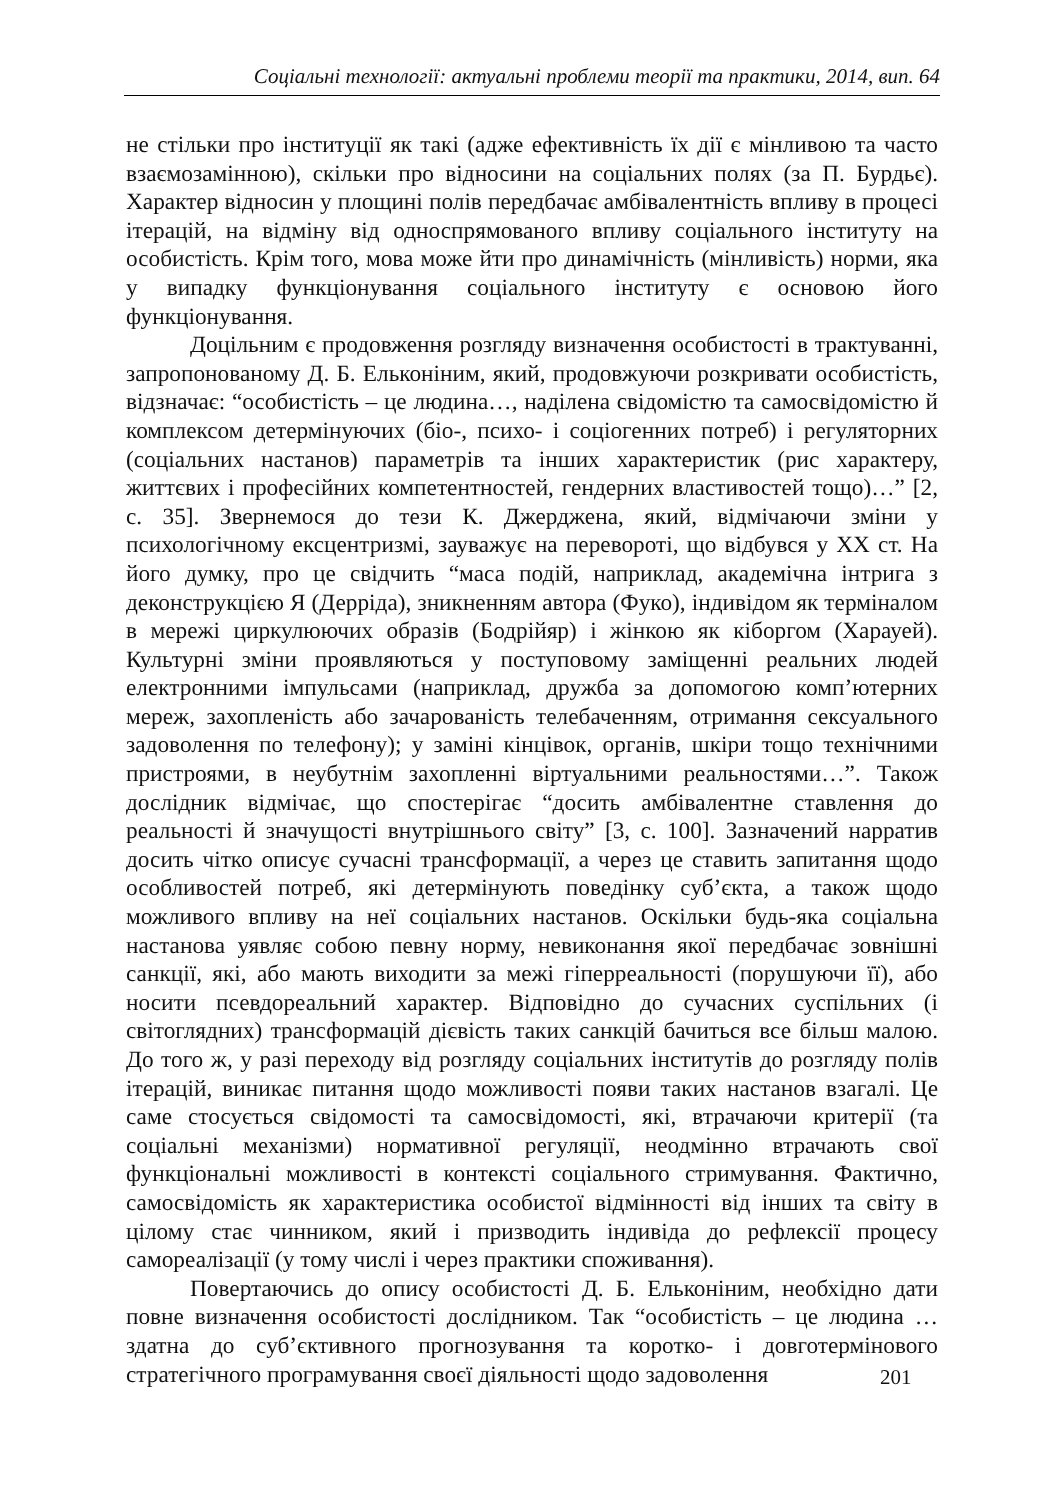Соціальні технології: актуальні проблеми теорії та практики, 2014, вип. 64
не стільки про інституції як такі (адже ефективність їх дії є мінливою та часто взаємозамінною), скільки про відносини на соціальних полях (за П. Бурдьє). Характер відносин у площині полів передбачає амбівалентність впливу в процесі ітерацій, на відміну від односпрямованого впливу соціального інституту на особистість. Крім того, мова може йти про динамічність (мінливість) норми, яка у випадку функціонування соціального інституту є основою його функціонування.
Доцільним є продовження розгляду визначення особистості в трактуванні, запропонованому Д. Б. Ельконіним, який, продовжуючи розкривати особистість, відзначає: “особистість – це людина…, наділена свідомістю та самосвідомістю й комплексом детермінуючих (біо-, психо- і соціогенних потреб) і регуляторних (соціальних настанов) параметрів та інших характеристик (рис характеру, життєвих і професійних компетентностей, гендерних властивостей тощо)…” [2, с. 35]. Звернемося до тези К. Джерджена, який, відмічаючи зміни у психологічному ексцентризмі, зауважує на перевороті, що відбувся у XX ст. На його думку, про це свідчить “маса подій, наприклад, академічна інтрига з деконструкцією Я (Дерріда), зникненням автора (Фуко), індивідом як терміналом в мережі циркулюючих образів (Бодрійяр) і жінкою як кіборгом (Харауей). Культурні зміни проявляються у поступовому заміщенні реальних людей електронними імпульсами (наприклад, дружба за допомогою комп’ютерних мереж, захопленість або зачарованість телебаченням, отримання сексуального задоволення по телефону); у заміні кінцівок, органів, шкіри тощо технічними пристроями, в неубутнім захопленні віртуальними реальностями…”. Також дослідник відмічає, що спостерігає “досить амбівалентне ставлення до реальності й значущості внутрішнього світу” [3, с. 100]. Зазначений нарратив досить чітко описує сучасні трансформації, а через це ставить запитання щодо особливостей потреб, які детермінують поведінку суб’єкта, а також щодо можливого впливу на неї соціальних настанов. Оскільки будь-яка соціальна настанова уявляє собою певну норму, невиконання якої передбачає зовнішні санкції, які, або мають виходити за межі гіперреальності (порушуючи її), або носити псевдореальний характер. Відповідно до сучасних суспільних (і світоглядних) трансформацій дієвість таких санкцій бачиться все більш малою. До того ж, у разі переходу від розгляду соціальних інститутів до розгляду полів ітерацій, виникає питання щодо можливості появи таких настанов взагалі. Це саме стосується свідомості та самосвідомості, які, втрачаючи критерії (та соціальні механізми) нормативної регуляції, неодмінно втрачають свої функціональні можливості в контексті соціального стримування. Фактично, самосвідомість як характеристика особистої відмінності від інших та світу в цілому стає чинником, який і призводить індивіда до рефлексії процесу самореалізації (у тому числі і через практики споживання).
Повертаючись до опису особистості Д. Б. Ельконіним, необхідно дати повне визначення особистості дослідником. Так “особистість – це людина … здатна до суб’єктивного прогнозування та коротко- і довготермінового стратегічного програмування своєї діяльності щодо задоволення
201